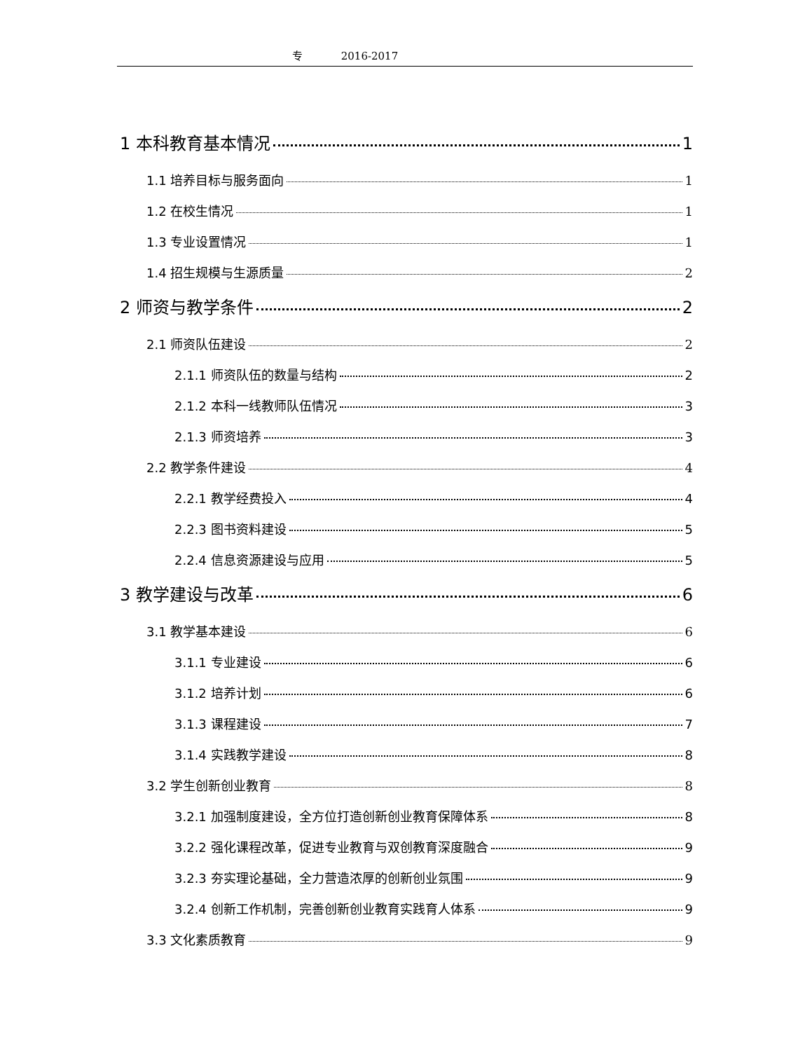专 2016-2017
1 本科教育基本情况 1
1.1 培养目标与服务面向 1
1.2 在校生情况 1
1.3 专业设置情况 1
1.4 招生规模与生源质量 2
2 师资与教学条件 2
2.1 师资队伍建设 2
2.1.1 师资队伍的数量与结构 2
2.1.2 本科一线教师队伍情况 3
2.1.3 师资培养 3
2.2 教学条件建设 4
2.2.1 教学经费投入 4
2.2.3 图书资料建设 5
2.2.4 信息资源建设与应用 5
3 教学建设与改革 6
3.1 教学基本建设 6
3.1.1 专业建设 6
3.1.2 培养计划 6
3.1.3 课程建设 7
3.1.4 实践教学建设 8
3.2 学生创新创业教育 8
3.2.1 加强制度建设，全方位打造创新创业教育保障体系 8
3.2.2 强化课程改革，促进专业教育与双创教育深度融合 9
3.2.3 夯实理论基础，全力营造浓厚的创新创业氛围 9
3.2.4 创新工作机制，完善创新创业教育实践育人体系 9
3.3 文化素质教育 9